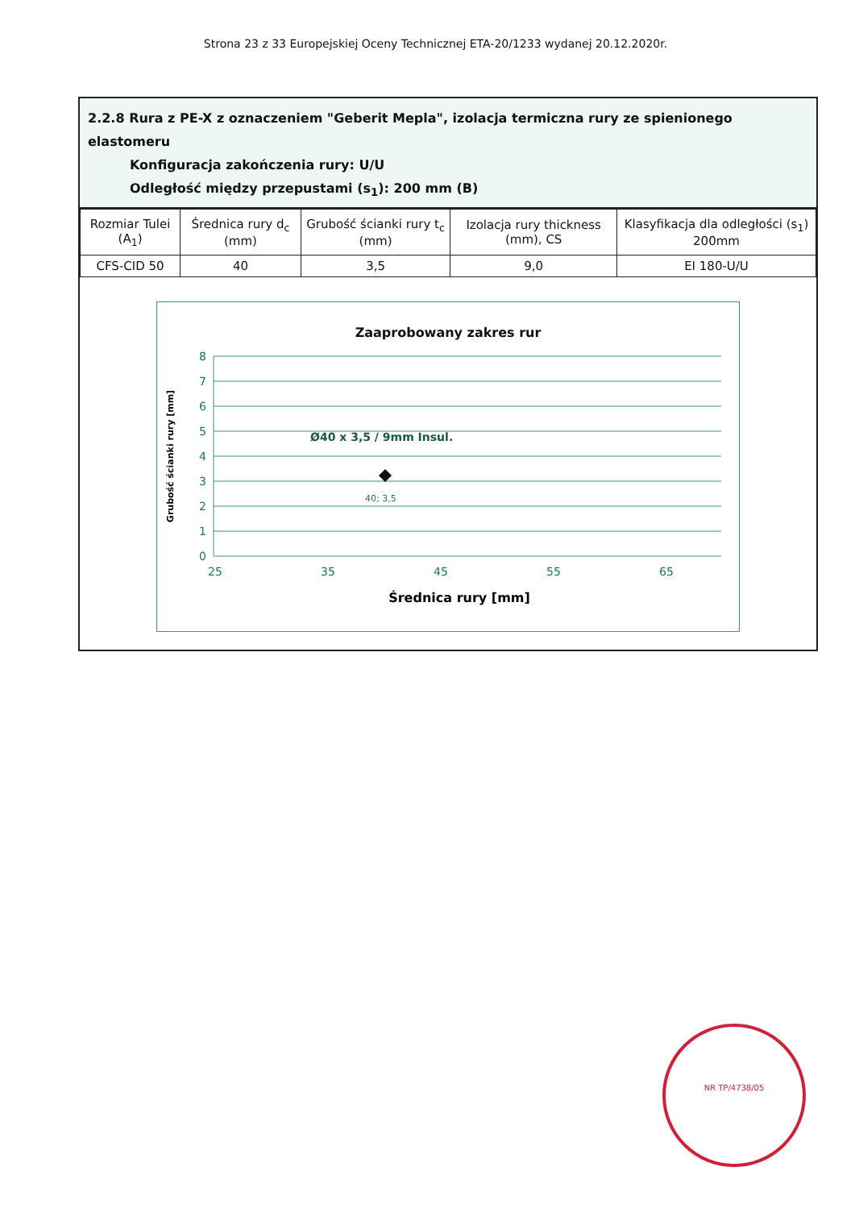Strona 23 z 33 Europejskiej Oceny Technicznej ETA-20/1233 wydanej 20.12.2020r.
2.2.8 Rura z PE-X z oznaczeniem "Geberit Mepla", izolacja termiczna rury ze spienionego elastomeru
Konfiguracja zakończenia rury: U/U
Odległość między przepustami (s<sub>1</sub>): 200 mm (B)
| Rozmiar Tulei (A<sub>1</sub>) | Średnica rury d<sub>c</sub> (mm) | Grubość ścianki rury t<sub>c</sub> (mm) | Izolacja rury thickness (mm), CS | Klasyfikacja dla odległości (s<sub>1</sub>) 200mm |
| --- | --- | --- | --- | --- |
| CFS-CID 50 | 40 | 3,5 | 9,0 | EI 180-U/U |
Zaaprobowany zakres rur
8
7
6
5
4
3
2
1
0
25
35
45
55
65
40; 3,5
Ø40 x 3,5 / 9mm Insul.
Grubość ścianki rury [mm]
Średnica rury [mm]
NR TP/4738/05